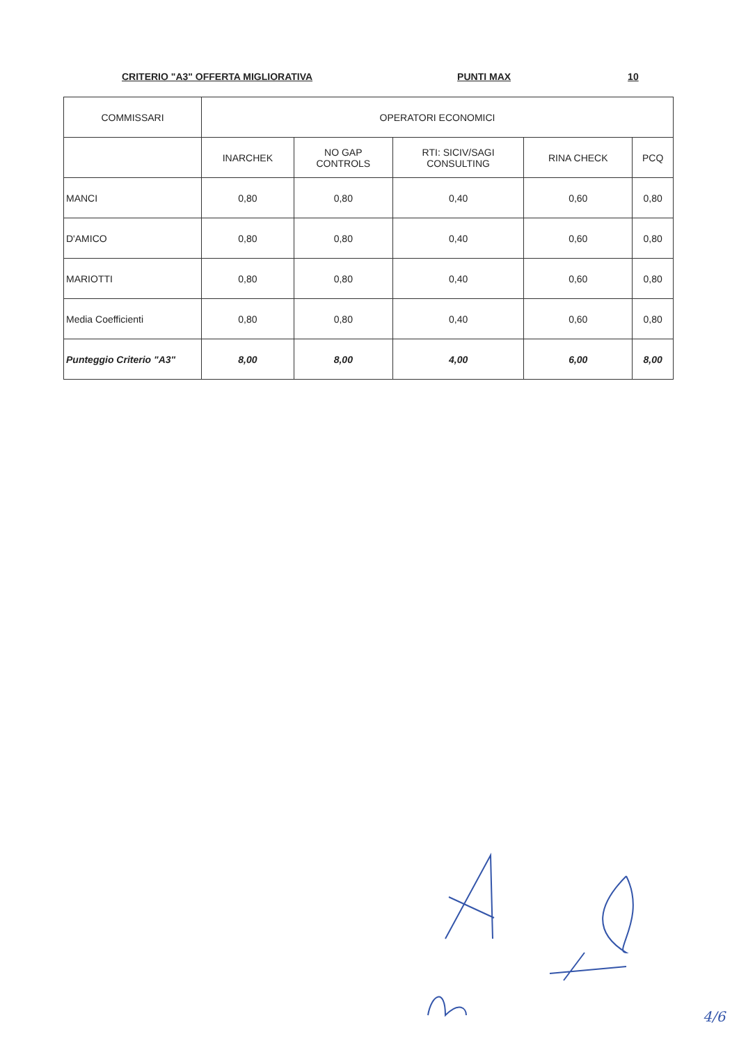CRITERIO "A3" OFFERTA MIGLIORATIVA PUNTI MAX 10
| COMMISSARI | OPERATORI ECONOMICI | | | | |
| --- | --- | --- | --- | --- | --- |
| | INARCHEK | NO GAP CONTROLS | RTI: SICIV/SAGI CONSULTING | RINA CHECK | PCQ |
| MANCI | 0,80 | 0,80 | 0,40 | 0,60 | 0,80 |
| D'AMICO | 0,80 | 0,80 | 0,40 | 0,60 | 0,80 |
| MARIOTTI | 0,80 | 0,80 | 0,40 | 0,60 | 0,80 |
| Media Coefficienti | 0,80 | 0,80 | 0,40 | 0,60 | 0,80 |
| Punteggio Criterio "A3" | 8,00 | 8,00 | 4,00 | 6,00 | 8,00 |
4/6